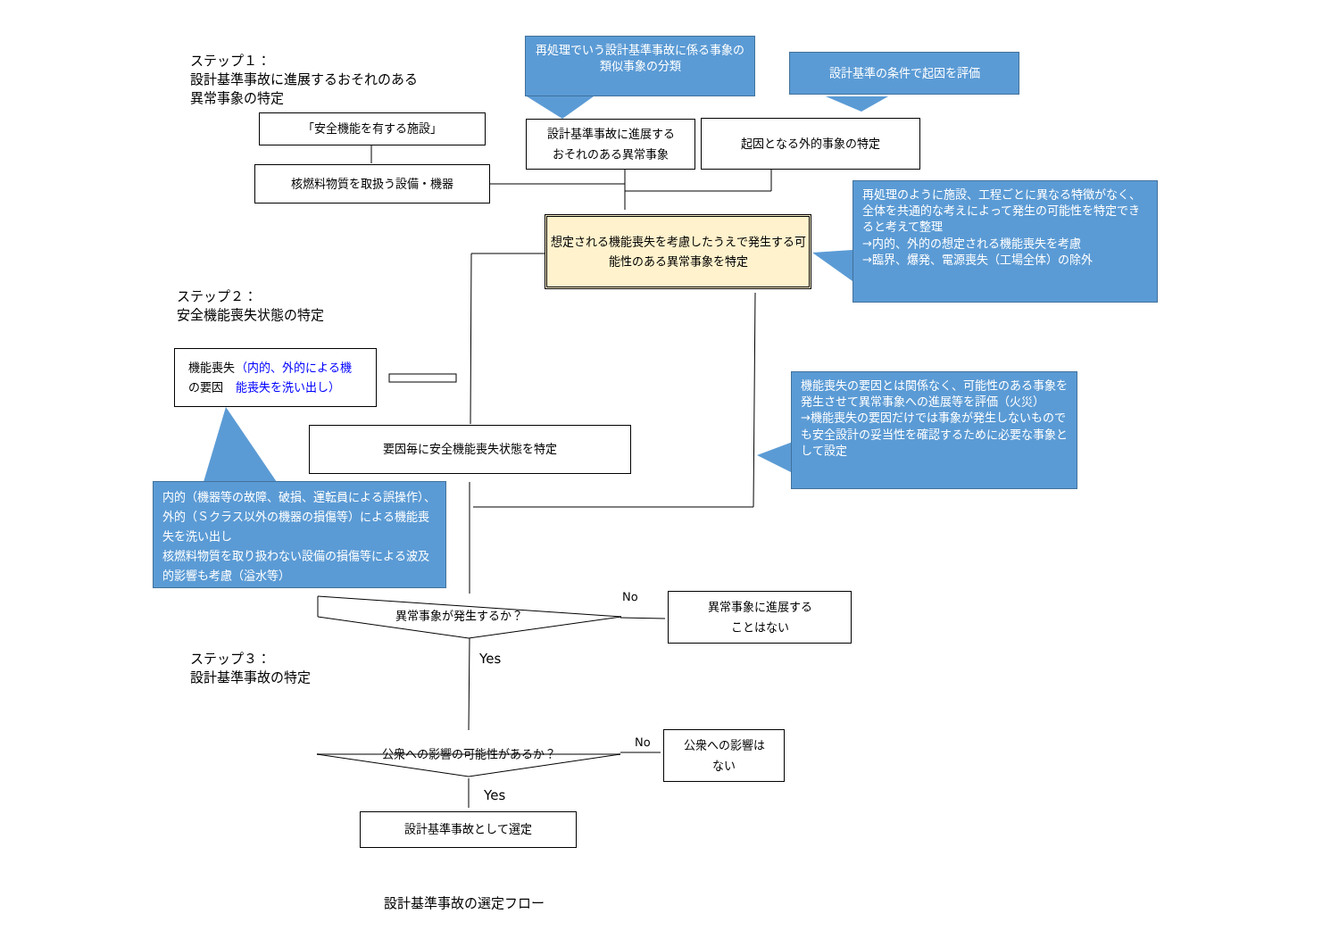ステップ１：
設計基準事故に進展するおそれのある
異常事象の特定
再処理でいう設計基準事故に係る事象の類似事象の分類
設計基準の条件で起因を評価
「安全機能を有する施設」
設計基準事故に進展する
おそれのある異常事象
起因となる外的事象の特定
核燃料物質を取扱う設備・機器
想定される機能喪失を考慮したうえで発生する可能性のある異常事象を特定
再処理のように施設、工程ごとに異なる特徴がなく、全体を共通的な考えによって発生の可能性を特定できると考えて整理
→内的、外的の想定される機能喪失を考慮
→臨界、爆発、電源喪失（工場全体）の除外
ステップ２：
安全機能喪失状態の特定
機能喪失の要因 （内的、外的による機能喪失を洗い出し）
機能喪失の要因とは関係なく、可能性のある事象を発生させて異常事象への進展等を評価（火災）
→機能喪失の要因だけでは事象が発生しないものでも安全設計の妥当性を確認するために必要な事象として設定
要因毎に安全機能喪失状態を特定
内的（機器等の故障、破損、運転員による誤操作）、外的（Ｓクラス以外の機器の損傷等）による機能喪失を洗い出し
核燃料物質を取り扱わない設備の損傷等による波及的影響も考慮（溢水等）
異常事象が発生するか？
No
異常事象に進展する
ことはない
Yes
ステップ３：
設計基準事故の特定
公衆への影響の可能性があるか？
No
公衆への影響は
ない
Yes
設計基準事故として選定
設計基準事故の選定フロー